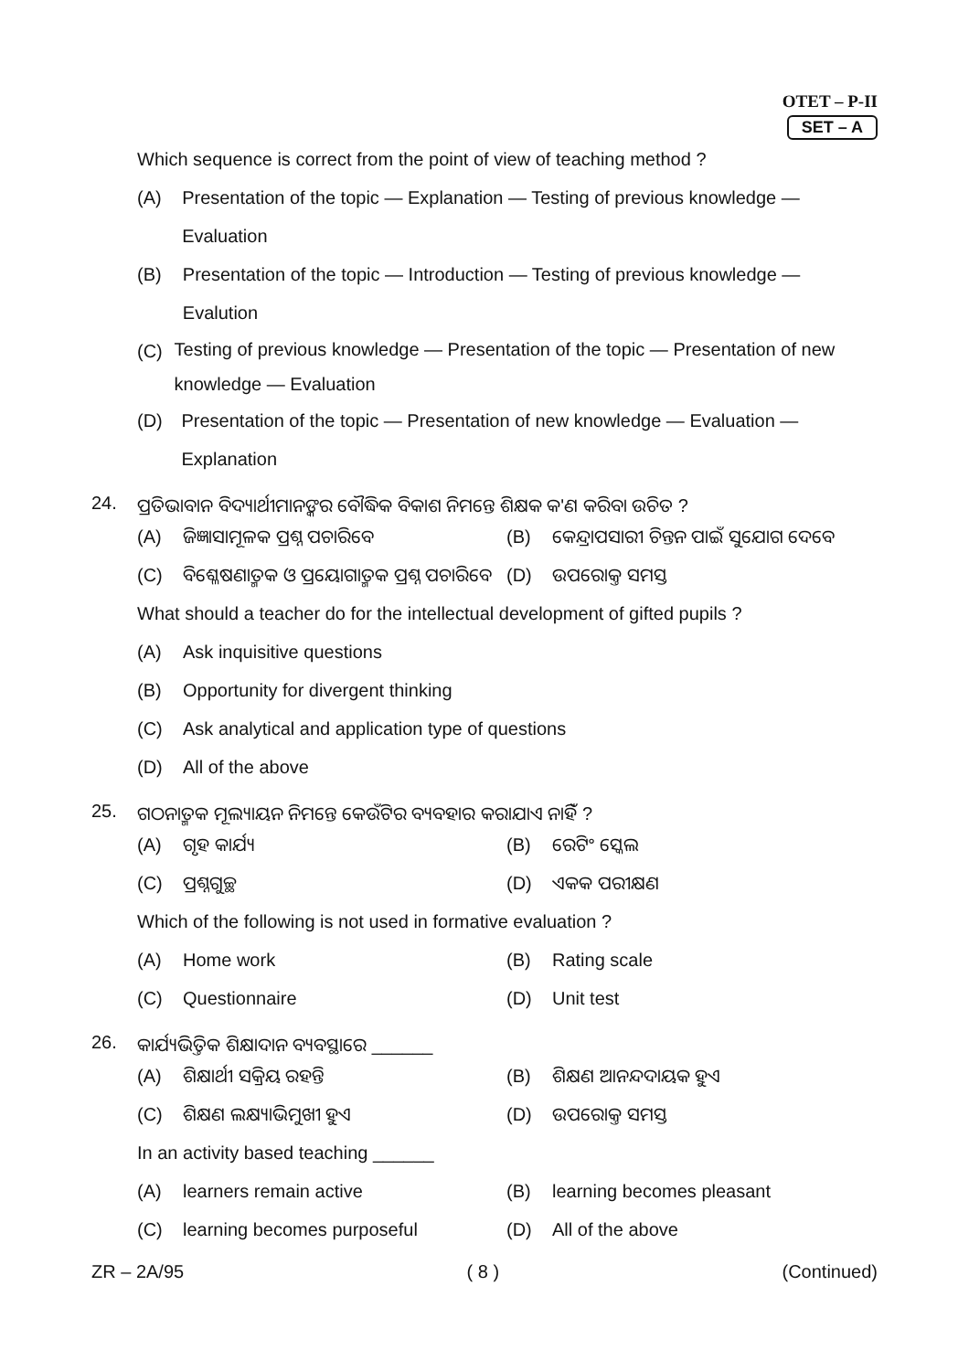OTET – P-II
SET – A
Which sequence is correct from the point of view of teaching method ?
(A) Presentation of the topic — Explanation — Testing of previous knowledge — Evaluation
(B) Presentation of the topic — Introduction — Testing of previous knowledge — Evalution
(C) Testing of previous knowledge — Presentation of the topic — Presentation of new knowledge — Evaluation
(D) Presentation of the topic — Presentation of new knowledge — Evaluation — Explanation
24. ପ୍ରତିଭାବାନ ବିଦ୍ୟାର୍ଥୀମାନଙ୍କର ବୌଦ୍ଧିକ ବିକାଶ ନିମନ୍ତେ ଶିକ୍ଷକ କ'ଣ କରିବା ଉଚିତ ?
(A) ଜିଜ୍ଞାସାମୂଳକ ପ୍ରଶ୍ନ ପଚାରିବେ (B) କେନ୍ଦ୍ରାପସାରୀ ଚିନ୍ତନ ପାଇଁ ସୁଯୋଗ ଦେବେ
(C) ବିଶ୍ଳେଷଣାତ୍ମକ ଓ ପ୍ରୟୋଗାତ୍ମକ ପ୍ରଶ୍ନ ପଚାରିବେ
(D) ଉପରୋକ୍ତ ସମସ୍ତ
What should a teacher do for the intellectual development of gifted pupils ?
(A) Ask inquisitive questions
(B) Opportunity for divergent thinking
(C) Ask analytical and application type of questions
(D) All of the above
25. ଗଠନାତ୍ମକ ମୂଲ୍ୟାୟନ ନିମନ୍ତେ କେଉଁଟିର ବ୍ୟବହାର କରାଯାଏ ନାହିଁ ?
(A) ଗୃହ କାର୍ଯ୍ୟ (B) ରେଟିଂ ସ୍କେଲ
(C) ପ୍ରଶ୍ନଗୁଚ୍ଛ (D) ଏକକ ପରୀକ୍ଷଣ
Which of the following is not used in formative evaluation ?
(A) Home work (B) Rating scale
(C) Questionnaire (D) Unit test
26. କାର୍ଯ୍ୟଭିତ୍ତିକ ଶିକ୍ଷାଦାନ ବ୍ୟବସ୍ଥାରେ ______
(A) ଶିକ୍ଷାର୍ଥୀ ସକ୍ରିୟ ରହନ୍ତି (B) ଶିକ୍ଷଣ ଆନନ୍ଦଦାୟକ ହୁଏ
(C) ଶିକ୍ଷଣ ଲକ୍ଷ୍ୟାଭିମୁଖୀ ହୁଏ (D) ଉପରୋକ୍ତ ସମସ୍ତ
In an activity based teaching ______
(A) learners remain active (B) learning becomes pleasant
(C) learning becomes purposeful (D) All of the above
ZR – 2A/95 ( 8 ) (Continued)